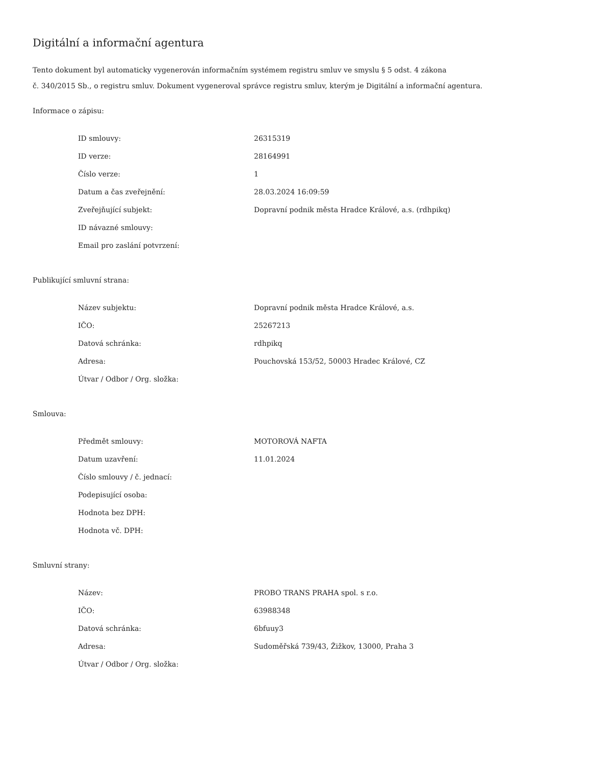Digitální a informační agentura
Tento dokument byl automaticky vygenerován informačním systémem registru smluv ve smyslu § 5 odst. 4 zákona
č. 340/2015 Sb., o registru smluv. Dokument vygeneroval správce registru smluv, kterým je Digitální a informační agentura.
Informace o zápisu:
| ID smlouvy: | 26315319 |
| ID verze: | 28164991 |
| Číslo verze: | 1 |
| Datum a čas zveřejnění: | 28.03.2024 16:09:59 |
| Zveřejňující subjekt: | Dopravní podnik města Hradce Králové, a.s. (rdhpikq) |
| ID návazné smlouvy: | |
| Email pro zaslání potvrzení: | |
Publikující smluvní strana:
| Název subjektu: | Dopravní podnik města Hradce Králové, a.s. |
| IČO: | 25267213 |
| Datová schránka: | rdhpikq |
| Adresa: | Pouchovská 153/52, 50003 Hradec Králové, CZ |
| Útvar / Odbor / Org. složka: | |
Smlouva:
| Předmět smlouvy: | MOTOROVÁ NAFTA |
| Datum uzavření: | 11.01.2024 |
| Číslo smlouvy / č. jednací: | |
| Podepisující osoba: | |
| Hodnota bez DPH: | |
| Hodnota vč. DPH: | |
Smluvní strany:
| Název: | PROBO TRANS PRAHA spol. s r.o. |
| IČO: | 63988348 |
| Datová schránka: | 6bfuuy3 |
| Adresa: | Sudoměřská 739/43, Žižkov, 13000, Praha 3 |
| Útvar / Odbor / Org. složka: | |